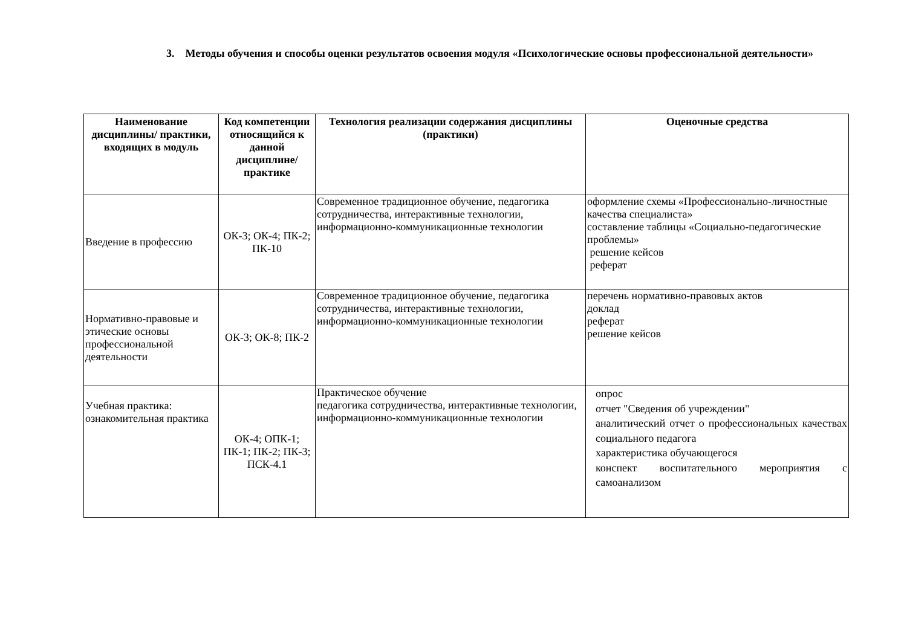3. Методы обучения и способы оценки результатов освоения модуля «Психологические основы профессиональной деятельности»
| Наименование дисциплины/ практики, входящих в модуль | Код компетенции относящийся к данной дисциплине/ практике | Технология реализации содержания дисциплины (практики) | Оценочные средства |
| --- | --- | --- | --- |
| Введение в профессию | ОК-3; ОК-4; ПК-2; ПК-10 | Современное традиционное обучение, педагогика сотрудничества, интерактивные технологии, информационно-коммуникационные технологии | оформление схемы «Профессионально-личностные качества специалиста» составление таблицы «Социально-педагогические проблемы» решение кейсов реферат |
| Нормативно-правовые и этические основы профессиональной деятельности | ОК-3; ОК-8; ПК-2 | Современное традиционное обучение, педагогика сотрудничества, интерактивные технологии, информационно-коммуникационные технологии | перечень нормативно-правовых актов доклад реферат решение кейсов |
| Учебная практика: ознакомительная практика | ОК-4; ОПК-1; ПК-1; ПК-2; ПК-3; ПСК-4.1 | Практическое обучение педагогика сотрудничества, интерактивные технологии, информационно-коммуникационные технологии | опрос отчет "Сведения об учреждении" аналитический отчет о профессиональных качествах социального педагога характеристика обучающегося конспект воспитательного мероприятия с самоанализом |